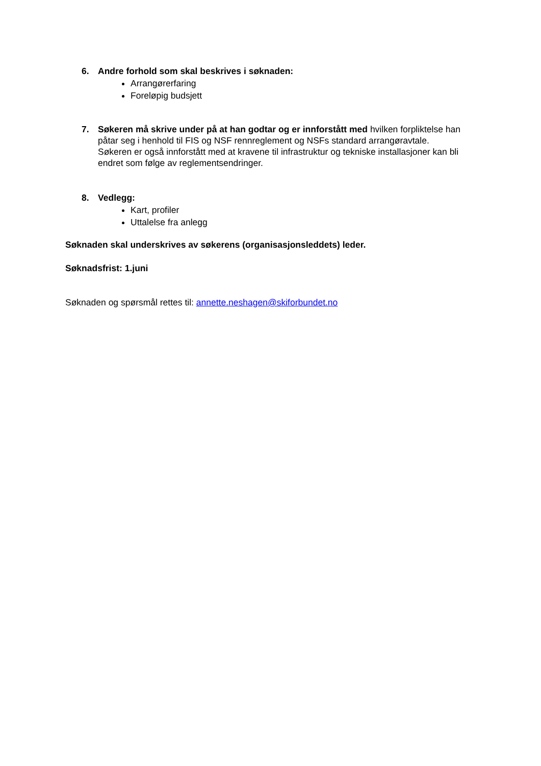6. Andre forhold som skal beskrives i søknaden:
Arrangørerfaring
Foreløpig budsjett
7. Søkeren må skrive under på at han godtar og er innforstått med hvilken forpliktelse han påtar seg i henhold til FIS og NSF rennreglement og NSFs standard arrangøravtale.
Søkeren er også innforstått med at kravene til infrastruktur og tekniske installasjoner kan bli endret som følge av reglementsendringer.
8. Vedlegg:
Kart, profiler
Uttalelse fra anlegg
Søknaden skal underskrives av søkerens (organisasjonsleddets) leder.
Søknadsfrist: 1.juni
Søknaden og spørsmål rettes til: annette.neshagen@skiforbundet.no